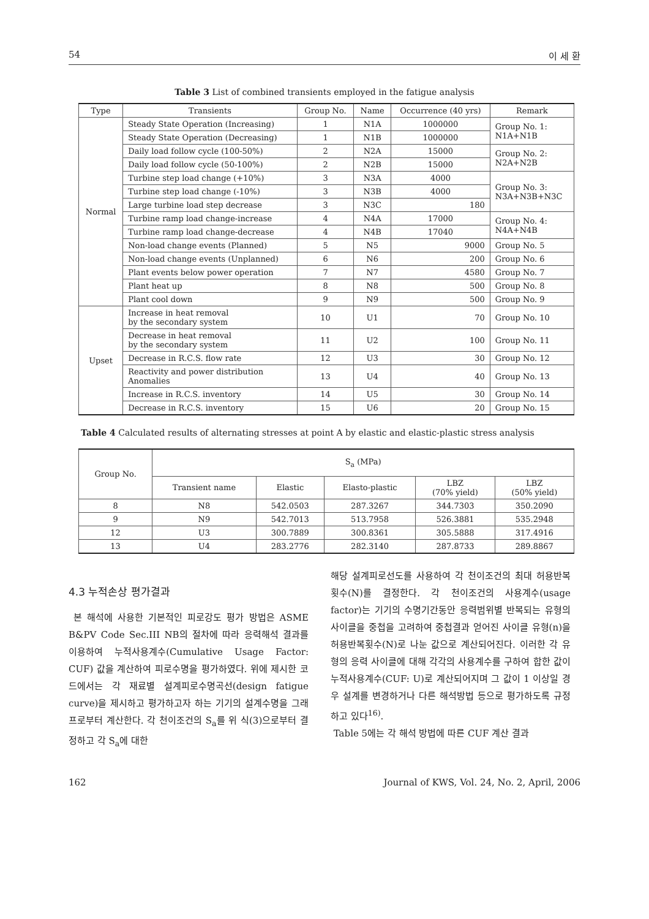54 이 세 환
Table 3 List of combined transients employed in the fatigue analysis
| Type | Transients | Group No. | Name | Occurrence (40 yrs) | Remark |
| --- | --- | --- | --- | --- | --- |
| Normal | Steady State Operation (Increasing) | 1 | N1A | 1000000 | Group No. 1: N1A+N1B |
| | Steady State Operation (Decreasing) | 1 | N1B | 1000000 | |
| | Daily load follow cycle (100-50%) | 2 | N2A | 15000 | Group No. 2: N2A+N2B |
| | Daily load follow cycle (50-100%) | 2 | N2B | 15000 | |
| | Turbine step load change (+10%) | 3 | N3A | 4000 | Group No. 3: N3A+N3B+N3C |
| | Turbine step load change (-10%) | 3 | N3B | 4000 | |
| | Large turbine load step decrease | 3 | N3C | 180 | |
| | Turbine ramp load change-increase | 4 | N4A | 17000 | Group No. 4: N4A+N4B |
| | Turbine ramp load change-decrease | 4 | N4B | 17040 | |
| | Non-load change events (Planned) | 5 | N5 | 9000 | Group No. 5 |
| | Non-load change events (Unplanned) | 6 | N6 | 200 | Group No. 6 |
| | Plant events below power operation | 7 | N7 | 4580 | Group No. 7 |
| | Plant heat up | 8 | N8 | 500 | Group No. 8 |
| | Plant cool down | 9 | N9 | 500 | Group No. 9 |
| Upset | Increase in heat removal by the secondary system | 10 | U1 | 70 | Group No. 10 |
| | Decrease in heat removal by the secondary system | 11 | U2 | 100 | Group No. 11 |
| | Decrease in R.C.S. flow rate | 12 | U3 | 30 | Group No. 12 |
| | Reactivity and power distribution Anomalies | 13 | U4 | 40 | Group No. 13 |
| | Increase in R.C.S. inventory | 14 | U5 | 30 | Group No. 14 |
| | Decrease in R.C.S. inventory | 15 | U6 | 20 | Group No. 15 |
Table 4 Calculated results of alternating stresses at point A by elastic and elastic-plastic stress analysis
| Group No. | S<sub>a</sub> (MPa) | | | | |
| --- | --- | --- | --- | --- | --- |
| | Transient name | Elastic | Elasto-plastic | LBZ (70% yield) | LBZ (50% yield) |
| 8 | N8 | 542.0503 | 287.3267 | 344.7303 | 350.2090 |
| 9 | N9 | 542.7013 | 513.7958 | 526.3881 | 535.2948 |
| 12 | U3 | 300.7889 | 300.8361 | 305.5888 | 317.4916 |
| 13 | U4 | 283.2776 | 282.3140 | 287.8733 | 289.8867 |
4.3 누적손상 평가결과
본 해석에 사용한 기본적인 피로강도 평가 방법은 ASME B&PV Code Sec.III NB의 절차에 따라 응력해석 결과를 이용하여 누적사용계수(Cumulative Usage Factor: CUF) 값을 계산하여 피로수명을 평가하였다. 위에 제시한 코드에서는 각 재료별 설계피로수명곡선(design fatigue curve)을 제시하고 평가하고자 하는 기기의 설계수명을 그래프로부터 계산한다. 각 천이조건의 S<sub>a</sub>를 위 식(3)으로부터 결정하고 각 S<sub>a</sub>에 대한
해당 설계피로선도를 사용하여 각 천이조건의 최대 허용반복횟수(N)를 결정한다. 각 천이조건의 사용계수(usage factor)는 기기의 수명기간동안 응력범위별 반복되는 유형의 사이클을 중첩을 고려하여 중첩결과 얻어진 사이클 유형(n)을 허용반복횟수(N)로 나눈 값으로 계산되어진다. 이러한 각 유형의 응력 사이클에 대해 각각의 사용계수를 구하여 합한 값이 누적사용계수(CUF: U)로 계산되어지며 그 값이 1 이상일 경우 설계를 변경하거나 다른 해석방법 등으로 평가하도록 규정하고 있다<sup>16)</sup>.
Table 5에는 각 해석 방법에 따른 CUF 계산 결과
162 Journal of KWS, Vol. 24, No. 2, April, 2006